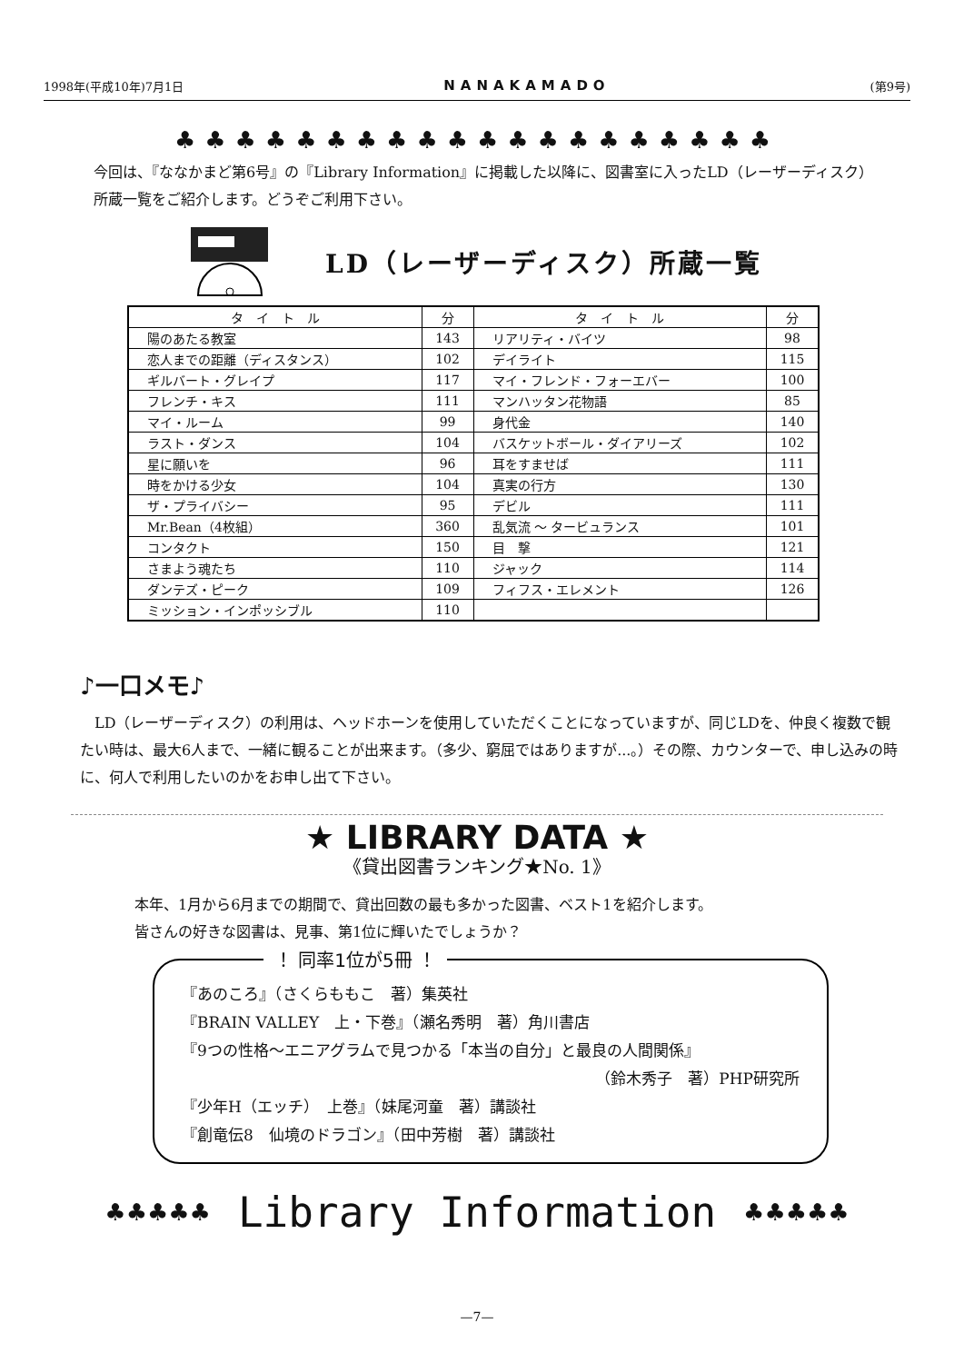1998年(平成10年)7月1日 NANAKAMADO (第9号)
♣♣♣♣♣♣♣♣♣♣♣♣♣♣♣♣♣♣♣♣
今回は、『ななかまど第6号』の『Library Information』に掲載した以降に、図書室に入ったLD（レーザーディスク）所蔵一覧をご紹介します。どうぞご利用下さい。
LD（レーザーディスク）所蔵一覧
| タ イ ト ル | 分 | タ イ ト ル | 分 |
| --- | --- | --- | --- |
| 陽のあたる教室 | 143 | リアリティ・バイツ | 98 |
| 恋人までの距離（ディスタンス） | 102 | デイライト | 115 |
| ギルバート・グレイプ | 117 | マイ・フレンド・フォーエバー | 100 |
| フレンチ・キス | 111 | マンハッタン花物語 | 85 |
| マイ・ルーム | 99 | 身代金 | 140 |
| ラスト・ダンス | 104 | バスケットボール・ダイアリーズ | 102 |
| 星に願いを | 96 | 耳をすませば | 111 |
| 時をかける少女 | 104 | 真実の行方 | 130 |
| ザ・プライバシー | 95 | デビル | 111 |
| Mr.Bean（4枚組） | 360 | 乱気流 ～ タービュランス | 101 |
| コンタクト | 150 | 目 撃 | 121 |
| さまよう魂たち | 110 | ジャック | 114 |
| ダンテズ・ピーク | 109 | フィフス・エレメント | 126 |
| ミッション・インポッシブル | 110 | | |
♪一口メモ♪
　LD（レーザーディスク）の利用は、ヘッドホーンを使用していただくことになっていますが、同じLDを、仲良く複数で観たい時は、最大6人まで、一緒に観ることが出来ます。（多少、窮屈ではありますが...。）その際、カウンターで、申し込みの時に、何人で利用したいのかをお申し出て下さい。
★ LIBRARY DATA ★
《貸出図書ランキング★No. 1》
本年、1月から6月までの期間で、貸出回数の最も多かった図書、ベスト1を紹介します。
皆さんの好きな図書は、見事、第1位に輝いたでしょうか？
！ 同率1位が5冊 ！
『あのころ』（さくらももこ　著）集英社
『BRAIN VALLEY　上・下巻』（瀬名秀明　著）角川書店
『9つの性格～エニアグラムで見つかる「本当の自分」と最良の人間関係』
（鈴木秀子　著）PHP研究所
『少年H（エッチ）　上巻』（妹尾河童　著）講談社
『創竜伝8　仙境のドラゴン』（田中芳樹　著）講談社
♣♣♣♣♣ Library Information ♣♣♣♣♣
—7—